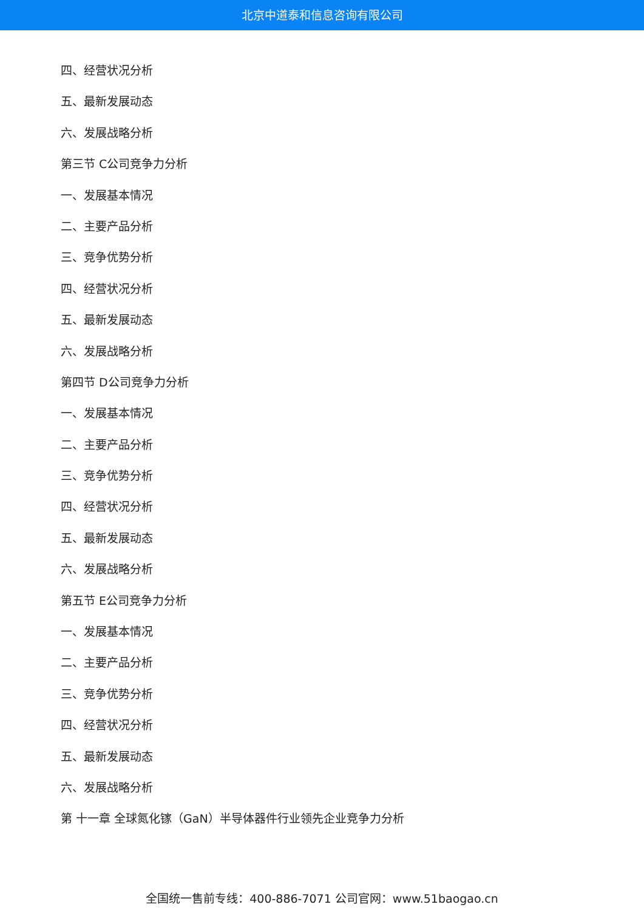北京中道泰和信息咨询有限公司
四、经营状况分析
五、最新发展动态
六、发展战略分析
第三节 C公司竞争力分析
一、发展基本情况
二、主要产品分析
三、竞争优势分析
四、经营状况分析
五、最新发展动态
六、发展战略分析
第四节 D公司竞争力分析
一、发展基本情况
二、主要产品分析
三、竞争优势分析
四、经营状况分析
五、最新发展动态
六、发展战略分析
第五节 E公司竞争力分析
一、发展基本情况
二、主要产品分析
三、竞争优势分析
四、经营状况分析
五、最新发展动态
六、发展战略分析
第 十一章 全球氮化镓（GaN）半导体器件行业领先企业竞争力分析
全国统一售前专线：400-886-7071 公司官网：www.51baogao.cn